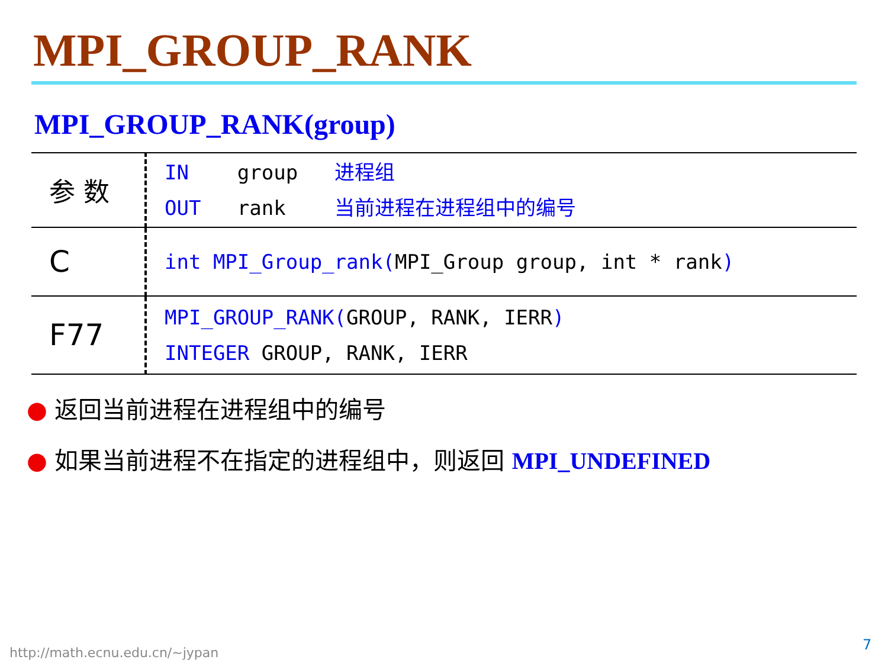MPI_GROUP_RANK
MPI_GROUP_RANK(group)
| 参 数 | IN group 进程组 OUT rank 当前进程在进程组中的编号 |
| C | int MPI_Group_rank( MPI_Group group, int * rank ) |
| F77 | MPI_GROUP_RANK( GROUP, RANK, IERR ) INTEGER GROUP, RANK, IERR |
● 返回当前进程在进程组中的编号
● 如果当前进程不在指定的进程组中，则返回 MPI_UNDEFINED
http://math.ecnu.edu.cn/~jypan 7